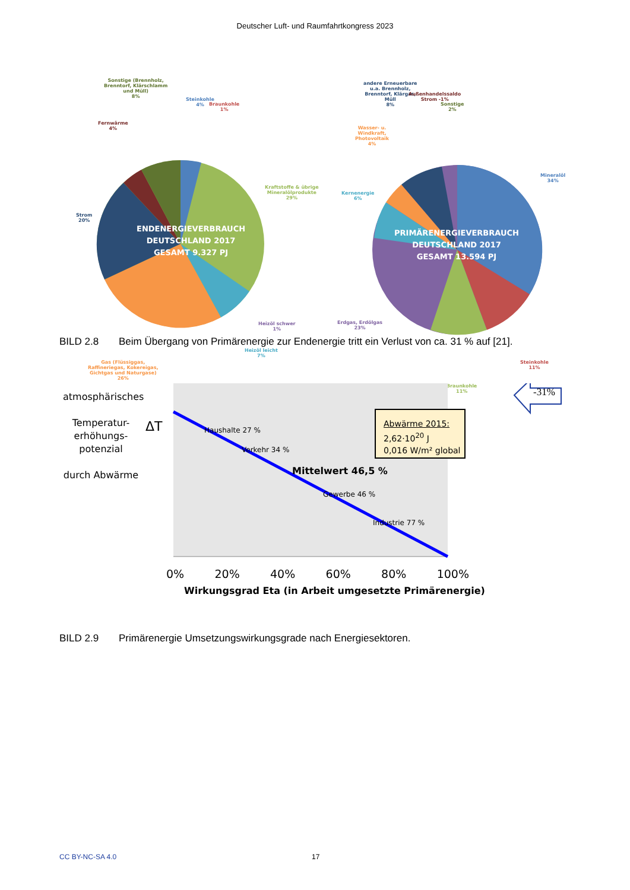Deutscher Luft- und Raumfahrtkongress 2023
Sonstige (Brennholz,
Brenntorf, Klärschlamm
und Müll)
8%
Fernwärme
4%
Steinkohle
4%
Braunkohle
1%
Kraftstoffe & übrige
Mineralölprodukte
29%
Strom
20%
Heizöl schwer
1%
Heizöl leicht
7%
Gas (Flüssiggas,
Raffineriegas, Kokereigas,
Gichtgas und Naturgase)
26%
ENDENERGIEVERBRAUCH
DEUTSCHLAND 2017
GESAMT 9.327 PJ
andere Erneuerbare
u.a. Brennholz,
Brenntorf, Klärgas,
Müll
8%
Außenhandelssaldo
Strom -1%
Sonstige
2%
Wasser- u.
Windkraft,
Photovoltaik
4%
Kernenergie
6%
Mineralöl
34%
Erdgas, Erdölgas
23%
Steinkohle
11%
Braunkohle
11%
PRIMÄRENERGIEVERBRAUCH
DEUTSCHLAND 2017
GESAMT 13.594 PJ
BILD 2.8 Beim Übergang von Primärenergie zur Endenergie tritt ein Verlust von ca. 31 % auf [21].
atmosphärisches
Temperatur-
erhöhungs-
potenzial
durch Abwärme
ΔT Haushalte 27 %
Verkehr 34 %
Mittelwert 46,5 %
Gewerbe 46 %
Industrie 77 %
Abwärme 2015:
2,62·10<sup>20</sup> J
0,016 W/m² global
-31%
0% 20% 40% 60% 80% 100%
Wirkungsgrad Eta (in Arbeit umgesetzte Primärenergie)
BILD 2.9 Primärenergie Umsetzungswirkungsgrade nach Energiesektoren.
CC BY-NC-SA 4.0 17